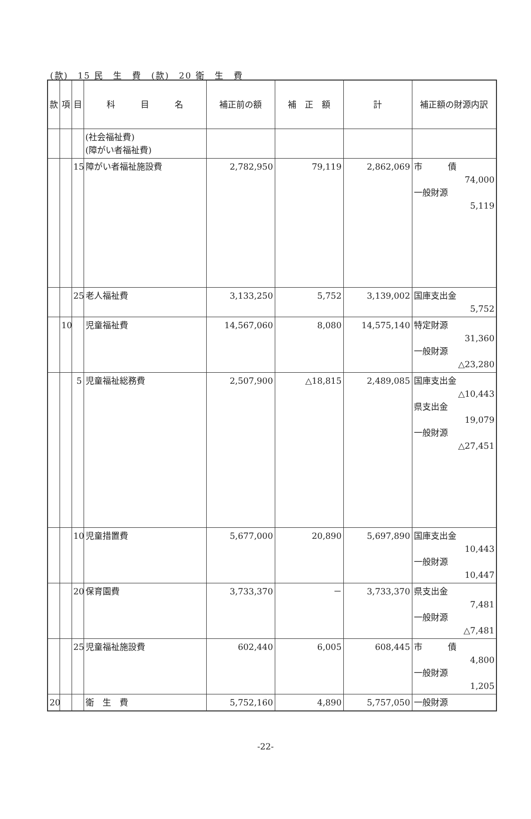(款)　15 民　生　費　(款)　20 衛　生　費
| 款 | 項 | 目 | 科 目 名 | 補正前の額 | 補 正 額 | 計 | 補正額の財源内訳 |
| --- | --- | --- | --- | --- | --- | --- | --- |
| | | | (社会福祉費) (障がい者福祉費) | | | | |
| | | 15 | 障がい者福祉施設費 | 2,782,950 | 79,119 | 2,862,069 | 市 債 74,000 一般財源 5,119 |
| | | 25 | 老人福祉費 | 3,133,250 | 5,752 | 3,139,002 | 国庫支出金 5,752 |
| | 10 | | 児童福祉費 | 14,567,060 | 8,080 | 14,575,140 | 特定財源 31,360 一般財源 △23,280 |
| | | 5 | 児童福祉総務費 | 2,507,900 | △18,815 | 2,489,085 | 国庫支出金 △10,443 県支出金 19,079 一般財源 △27,451 |
| | | 10 | 児童措置費 | 5,677,000 | 20,890 | 5,697,890 | 国庫支出金 10,443 一般財源 10,447 |
| | | 20 | 保育園費 | 3,733,370 | － | 3,733,370 | 県支出金 7,481 一般財源 △7,481 |
| | | 25 | 児童福祉施設費 | 602,440 | 6,005 | 608,445 | 市 債 4,800 一般財源 1,205 |
| 20 | | | 衛 生 費 | 5,752,160 | 4,890 | 5,757,050 | 一般財源 |
-22-